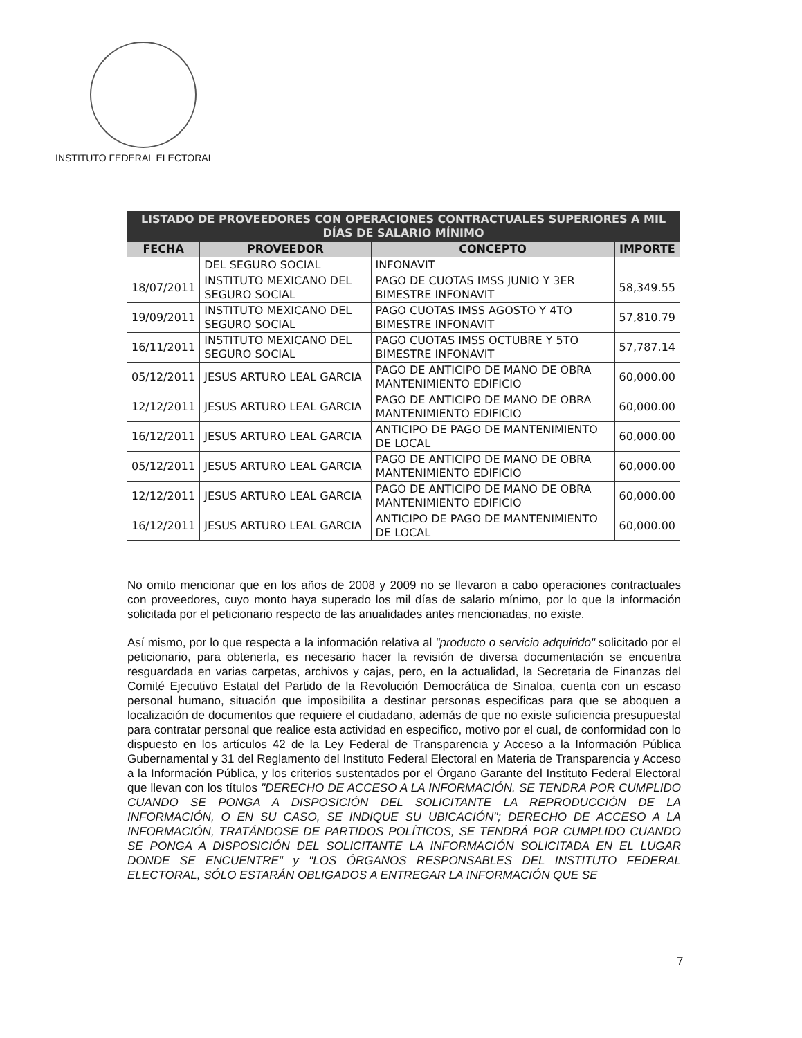INSTITUTO FEDERAL ELECTORAL
| LISTADO DE PROVEEDORES CON OPERACIONES CONTRACTUALES SUPERIORES A MIL DÍAS DE SALARIO MÍNIMO | | | |
| --- | --- | --- | --- |
| FECHA | PROVEEDOR | CONCEPTO | IMPORTE |
| | DEL SEGURO SOCIAL | INFONAVIT | |
| 18/07/2011 | INSTITUTO MEXICANO DEL SEGURO SOCIAL | PAGO DE CUOTAS IMSS JUNIO Y 3ER BIMESTRE INFONAVIT | 58,349.55 |
| 19/09/2011 | INSTITUTO MEXICANO DEL SEGURO SOCIAL | PAGO CUOTAS IMSS AGOSTO Y 4TO BIMESTRE INFONAVIT | 57,810.79 |
| 16/11/2011 | INSTITUTO MEXICANO DEL SEGURO SOCIAL | PAGO CUOTAS IMSS OCTUBRE Y 5TO BIMESTRE INFONAVIT | 57,787.14 |
| 05/12/2011 | JESUS ARTURO LEAL GARCIA | PAGO DE ANTICIPO DE MANO DE OBRA MANTENIMIENTO EDIFICIO | 60,000.00 |
| 12/12/2011 | JESUS ARTURO LEAL GARCIA | PAGO DE ANTICIPO DE MANO DE OBRA MANTENIMIENTO EDIFICIO | 60,000.00 |
| 16/12/2011 | JESUS ARTURO LEAL GARCIA | ANTICIPO DE PAGO DE MANTENIMIENTO DE LOCAL | 60,000.00 |
| 05/12/2011 | JESUS ARTURO LEAL GARCIA | PAGO DE ANTICIPO DE MANO DE OBRA MANTENIMIENTO EDIFICIO | 60,000.00 |
| 12/12/2011 | JESUS ARTURO LEAL GARCIA | PAGO DE ANTICIPO DE MANO DE OBRA MANTENIMIENTO EDIFICIO | 60,000.00 |
| 16/12/2011 | JESUS ARTURO LEAL GARCIA | ANTICIPO DE PAGO DE MANTENIMIENTO DE LOCAL | 60,000.00 |
No omito mencionar que en los años de 2008 y 2009 no se llevaron a cabo operaciones contractuales con proveedores, cuyo monto haya superado los mil días de salario mínimo, por lo que la información solicitada por el peticionario respecto de las anualidades antes mencionadas, no existe.
Así mismo, por lo que respecta a la información relativa al "producto o servicio adquirido" solicitado por el peticionario, para obtenerla, es necesario hacer la revisión de diversa documentación se encuentra resguardada en varias carpetas, archivos y cajas, pero, en la actualidad, la Secretaria de Finanzas del Comité Ejecutivo Estatal del Partido de la Revolución Democrática de Sinaloa, cuenta con un escaso personal humano, situación que imposibilita a destinar personas especificas para que se aboquen a localización de documentos que requiere el ciudadano, además de que no existe suficiencia presupuestal para contratar personal que realice esta actividad en especifico, motivo por el cual, de conformidad con lo dispuesto en los artículos 42 de la Ley Federal de Transparencia y Acceso a la Información Pública Gubernamental y 31 del Reglamento del Instituto Federal Electoral en Materia de Transparencia y Acceso a la Información Pública, y los criterios sustentados por el Órgano Garante del Instituto Federal Electoral que llevan con los títulos "DERECHO DE ACCESO A LA INFORMACIÓN. SE TENDRA POR CUMPLIDO CUANDO SE PONGA A DISPOSICIÓN DEL SOLICITANTE LA REPRODUCCIÓN DE LA INFORMACIÓN, O EN SU CASO, SE INDIQUE SU UBICACIÓN"; DERECHO DE ACCESO A LA INFORMACIÓN, TRATÁNDOSE DE PARTIDOS POLÍTICOS, SE TENDRÁ POR CUMPLIDO CUANDO SE PONGA A DISPOSICIÓN DEL SOLICITANTE LA INFORMACIÓN SOLICITADA EN EL LUGAR DONDE SE ENCUENTRE" y "LOS ÓRGANOS RESPONSABLES DEL INSTITUTO FEDERAL ELECTORAL, SÓLO ESTARÁN OBLIGADOS A ENTREGAR LA INFORMACIÓN QUE SE
7